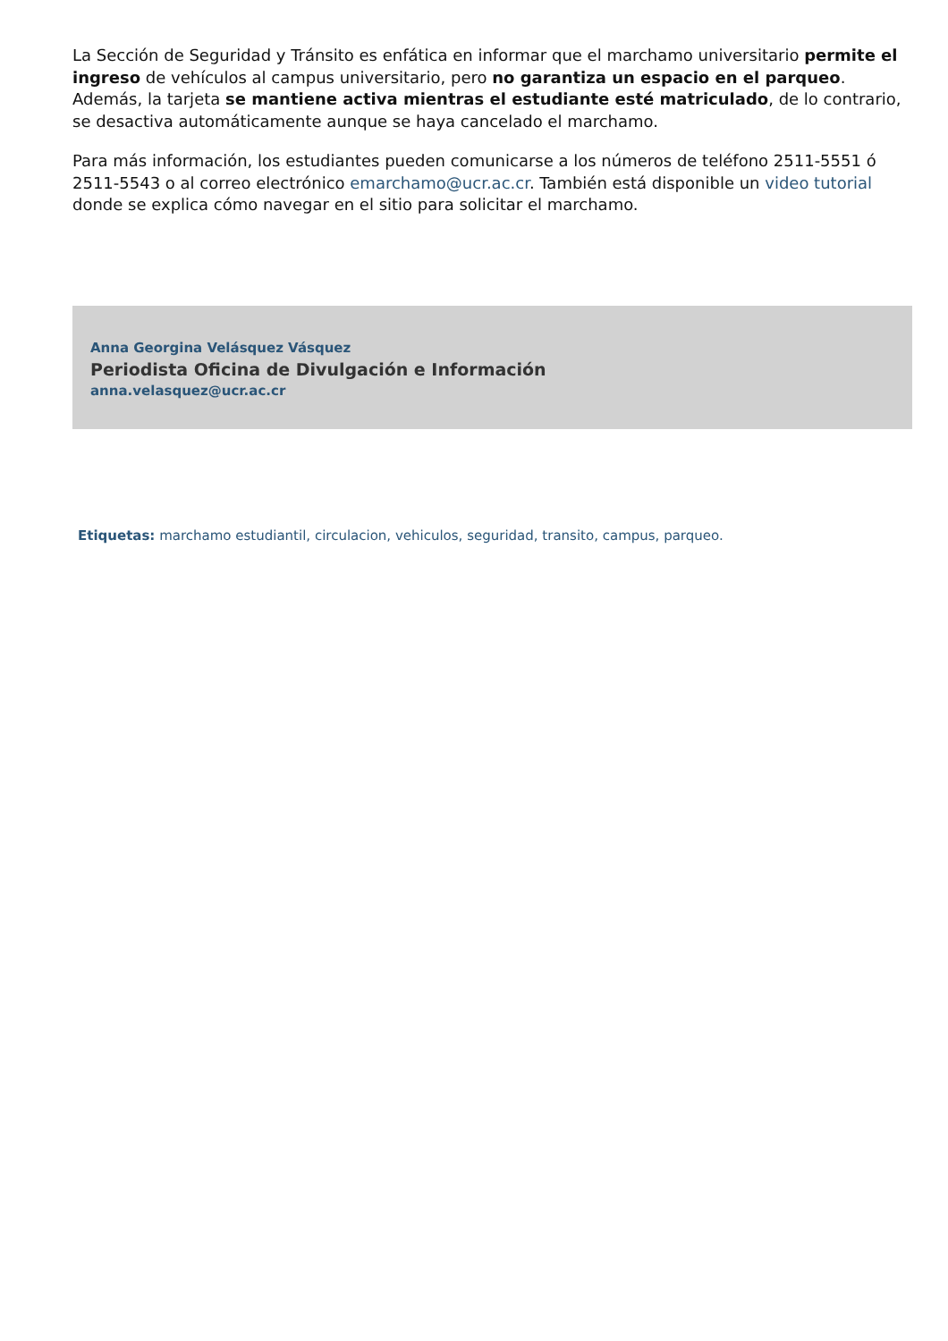La Sección de Seguridad y Tránsito es enfática en informar que el marchamo universitario permite el ingreso de vehículos al campus universitario, pero no garantiza un espacio en el parqueo. Además, la tarjeta se mantiene activa mientras el estudiante esté matriculado, de lo contrario, se desactiva automáticamente aunque se haya cancelado el marchamo.
Para más información, los estudiantes pueden comunicarse a los números de teléfono 2511-5551 ó 2511-5543 o al correo electrónico emarchamo@ucr.ac.cr. También está disponible un video tutorial donde se explica cómo navegar en el sitio para solicitar el marchamo.
Anna Georgina Velásquez Vásquez
Periodista Oficina de Divulgación e Información
anna.velasquez@ucr.ac.cr
Etiquetas: marchamo estudiantil, circulacion, vehiculos, seguridad, transito, campus, parqueo.